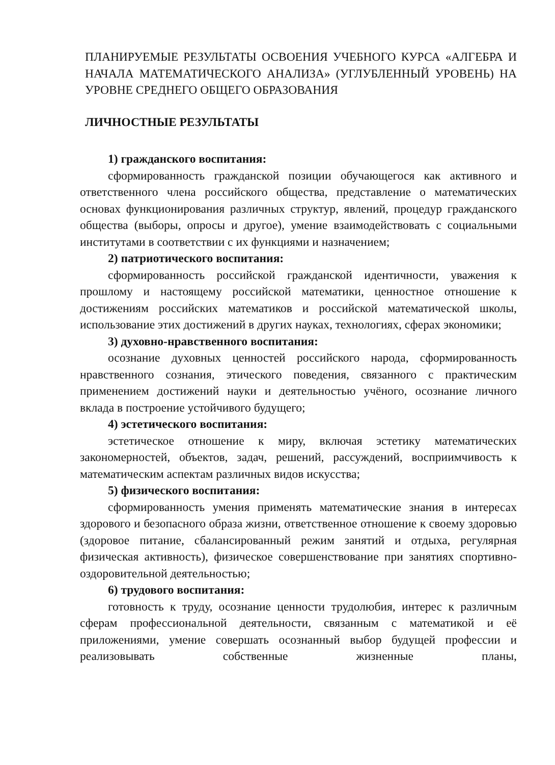ПЛАНИРУЕМЫЕ РЕЗУЛЬТАТЫ ОСВОЕНИЯ УЧЕБНОГО КУРСА «АЛГЕБРА И НАЧАЛА МАТЕМАТИЧЕСКОГО АНАЛИЗА» (УГЛУБЛЕННЫЙ УРОВЕНЬ) НА УРОВНЕ СРЕДНЕГО ОБЩЕГО ОБРАЗОВАНИЯ
ЛИЧНОСТНЫЕ РЕЗУЛЬТАТЫ
1) гражданского воспитания:
сформированность гражданской позиции обучающегося как активного и ответственного члена российского общества, представление о математических основах функционирования различных структур, явлений, процедур гражданского общества (выборы, опросы и другое), умение взаимодействовать с социальными институтами в соответствии с их функциями и назначением;
2) патриотического воспитания:
сформированность российской гражданской идентичности, уважения к прошлому и настоящему российской математики, ценностное отношение к достижениям российских математиков и российской математической школы, использование этих достижений в других науках, технологиях, сферах экономики;
3) духовно-нравственного воспитания:
осознание духовных ценностей российского народа, сформированность нравственного сознания, этического поведения, связанного с практическим применением достижений науки и деятельностью учёного, осознание личного вклада в построение устойчивого будущего;
4) эстетического воспитания:
эстетическое отношение к миру, включая эстетику математических закономерностей, объектов, задач, решений, рассуждений, восприимчивость к математическим аспектам различных видов искусства;
5) физического воспитания:
сформированность умения применять математические знания в интересах здорового и безопасного образа жизни, ответственное отношение к своему здоровью (здоровое питание, сбалансированный режим занятий и отдыха, регулярная физическая активность), физическое совершенствование при занятиях спортивно-оздоровительной деятельностью;
6) трудового воспитания:
готовность к труду, осознание ценности трудолюбия, интерес к различным сферам профессиональной деятельности, связанным с математикой и её приложениями, умение совершать осознанный выбор будущей профессии и реализовывать собственные жизненные планы,